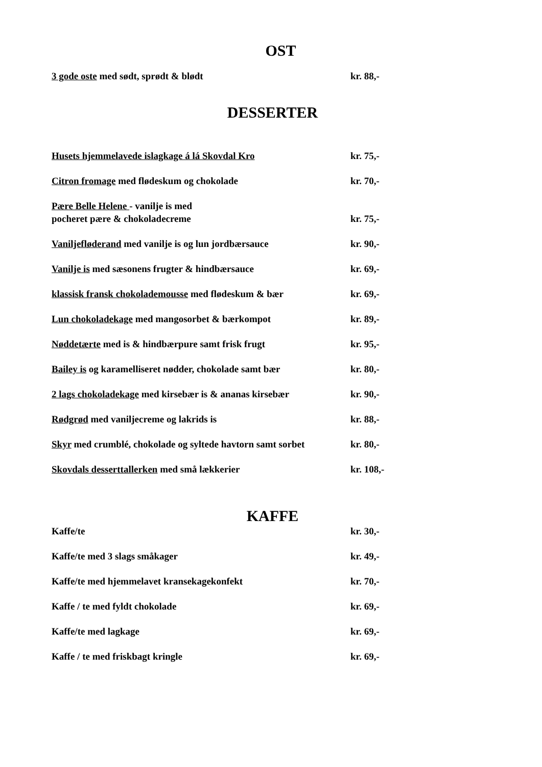OST
3 gode oste med sødt, sprødt & blødt kr. 88,-
DESSERTER
Husets hjemmelavede islagkage á lá Skovdal Kro kr. 75,-
Citron fromage med flødeskum og chokolade kr. 70,-
Pære Belle Helene - vanilje is med
pocheret pære & chokoladecreme
kr. 75,-
Vaniljefløderand med vanilje is og lun jordbærsauce kr. 90,-
Vanilje is med sæsonens frugter & hindbærsauce kr. 69,-
klassisk fransk chokolademousse med flødeskum & bær kr. 69,-
Lun chokoladekage med mangosorbet & bærkompot kr. 89,-
Nøddetærte med is & hindbærpure samt frisk frugt kr. 95,-
Bailey is og karamelliseret nødder, chokolade samt bær
kr. 80,-
2 lags chokoladekage med kirsebær is & ananas kirsebær
kr. 90,-
Rødgrød med vaniljecreme og lakrids is kr. 88,-
Skyr med crumblé, chokolade og syltede havtorn samt sorbet
kr. 80,-
Skovdals desserttallerken med små lækkerier kr. 108,-
KAFFE
Kaffe/te kr. 30,-
Kaffe/te med 3 slags småkager kr. 49,-
Kaffe/te med hjemmelavet kransekagekonfekt kr. 70,-
Kaffe / te med fyldt chokolade kr. 69,-
Kaffe/te med lagkage kr. 69,-
Kaffe / te med friskbagt kringle kr. 69,-